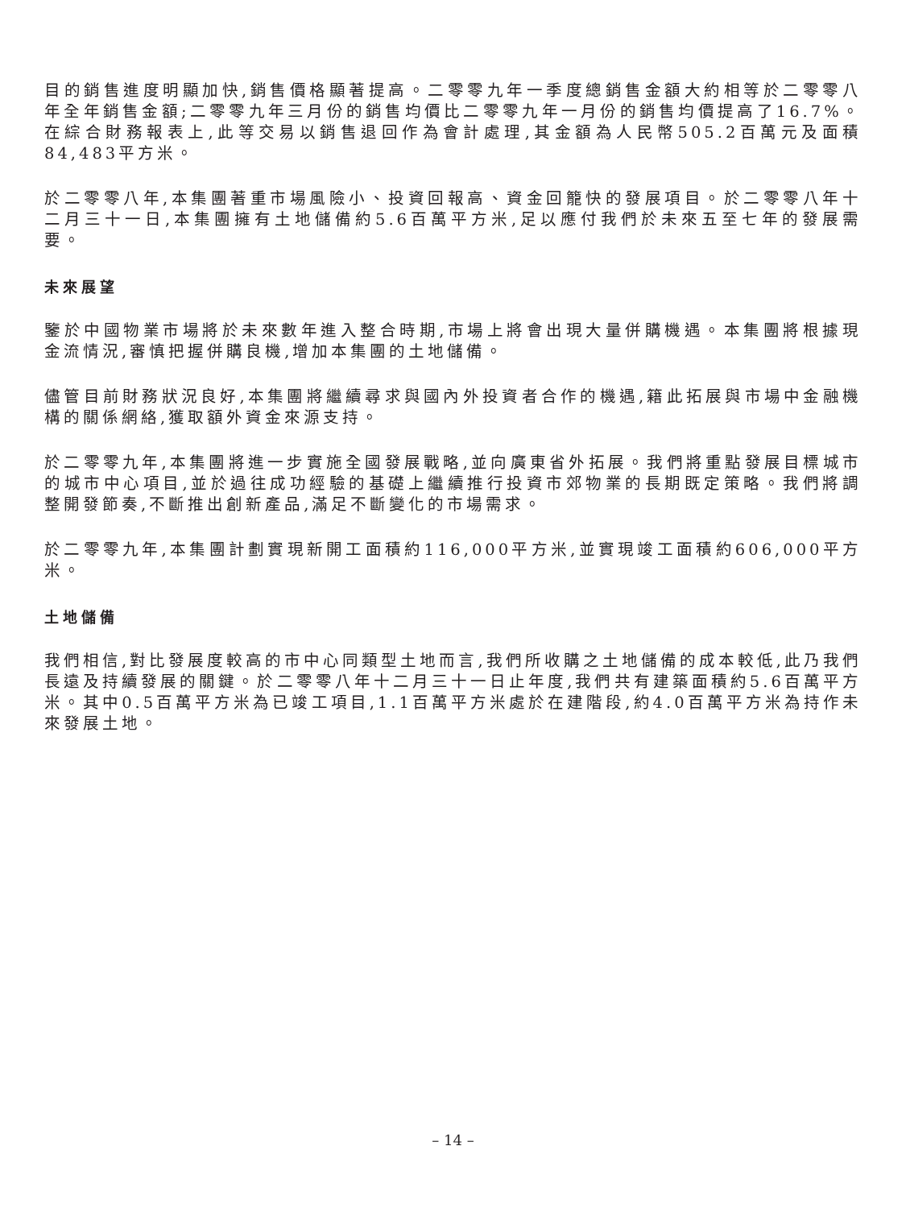目的銷售進度明顯加快,銷售價格顯著提高。二零零九年一季度總銷售金額大約相等於二零零八年全年銷售金額;二零零九年三月份的銷售均價比二零零九年一月份的銷售均價提高了16.7%。在綜合財務報表上,此等交易以銷售退回作為會計處理,其金額為人民幣505.2百萬元及面積84,483平方米。
於二零零八年,本集團著重市場風險小、投資回報高、資金回籠快的發展項目。於二零零八年十二月三十一日,本集團擁有土地儲備約5.6百萬平方米,足以應付我們於未來五至七年的發展需要。
未來展望
鑒於中國物業市場將於未來數年進入整合時期,市場上將會出現大量併購機遇。本集團將根據現金流情況,審慎把握併購良機,增加本集團的土地儲備。
儘管目前財務狀況良好,本集團將繼續尋求與國內外投資者合作的機遇,籍此拓展與市場中金融機構的關係網絡,獲取額外資金來源支持。
於二零零九年,本集團將進一步實施全國發展戰略,並向廣東省外拓展。我們將重點發展目標城市的城市中心項目,並於過往成功經驗的基礎上繼續推行投資市郊物業的長期既定策略。我們將調整開發節奏,不斷推出創新產品,滿足不斷變化的市場需求。
於二零零九年,本集團計劃實現新開工面積約116,000平方米,並實現竣工面積約606,000平方米。
土地儲備
我們相信,對比發展度較高的市中心同類型土地而言,我們所收購之土地儲備的成本較低,此乃我們長遠及持續發展的關鍵。於二零零八年十二月三十一日止年度,我們共有建築面積約5.6百萬平方米。其中0.5百萬平方米為已竣工項目,1.1百萬平方米處於在建階段,約4.0百萬平方米為持作未來發展土地。
– 14 –